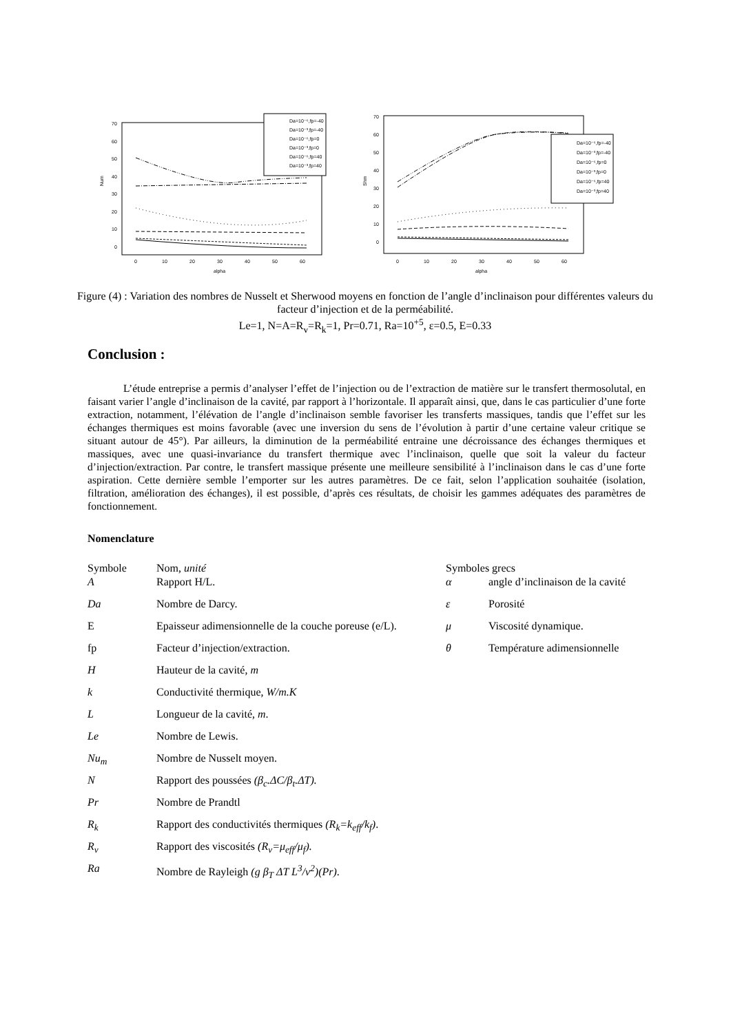Num
alpha
70
60
50
40
30
20
10
0
0
10
20
30
40
50
60
Da=10⁻⁶,fp=-40
Da=10⁻³,fp=-40
Da=10⁻⁶,fp=0
Da=10⁻³,fp=0
Da=10⁻⁶,fp=40
Da=10⁻³,fp=40
Shm
alpha
70
60
50
40
30
20
10
0
0
10
20
30
40
50
60
Da=10⁻⁶,fp=-40
Da=10⁻³,fp=-40
Da=10⁻⁶,fp=0
Da=10⁻³,fp=0
Da=10⁻⁶,fp=40
Da=10⁻³,fp=40
Figure (4) : Variation des nombres de Nusselt et Sherwood moyens en fonction de l’angle d’inclinaison pour différentes valeurs du facteur d’injection et de la perméabilité.
Le=1, N=A=R<sub>v</sub>=R<sub>k</sub>=1, Pr=0.71, Ra=10<sup>+5</sup>, ε=0.5, E=0.33
Conclusion :
L’étude entreprise a permis d’analyser l’effet de l’injection ou de l’extraction de matière sur le transfert thermosolutal, en faisant varier l’angle d’inclinaison de la cavité, par rapport à l’horizontale. Il apparaît ainsi, que, dans le cas particulier d’une forte extraction, notamment, l’élévation de l’angle d’inclinaison semble favoriser les transferts massiques, tandis que l’effet sur les échanges thermiques est moins favorable (avec une inversion du sens de l’évolution à partir d’une certaine valeur critique se situant autour de 45°). Par ailleurs, la diminution de la perméabilité entraine une décroissance des échanges thermiques et massiques, avec une quasi-invariance du transfert thermique avec l’inclinaison, quelle que soit la valeur du facteur d’injection/extraction. Par contre, le transfert massique présente une meilleure sensibilité à l’inclinaison dans le cas d’une forte aspiration. Cette dernière semble l’emporter sur les autres paramètres. De ce fait, selon l’application souhaitée (isolation, filtration, amélioration des échanges), il est possible, d’après ces résultats, de choisir les gammes adéquates des paramètres de fonctionnement.
Nomenclature
Symbole Nom, unité
A Rapport H/L.
Da Nombre de Darcy.
E Epaisseur adimensionnelle de la couche poreuse (e/L).
fp Facteur d’injection/extraction.
H Hauteur de la cavité, m
k Conductivité thermique, W/m.K
L Longueur de la cavité, m.
Le Nombre de Lewis.
Nu<sub>m</sub> Nombre de Nusselt moyen.
N Rapport des poussées (β<sub>c</sub>.ΔC/β<sub>t</sub>.ΔT).
Pr Nombre de Prandtl
R<sub>k</sub> Rapport des conductivités thermiques (R<sub>k</sub>=k<sub>eff</sub>/k<sub>f</sub>).
R<sub>v</sub> Rapport des viscosités (R<sub>v</sub>=μ<sub>eff</sub>/μ<sub>f</sub>).
Ra Nombre de Rayleigh (g β<sub>T</sub> ΔT L<sup>3</sup>/ν<sup>2</sup>)(Pr).
Symboles grecs
α angle d’inclinaison de la cavité
ε Porosité
μ Viscosité dynamique.
θ Température adimensionnelle